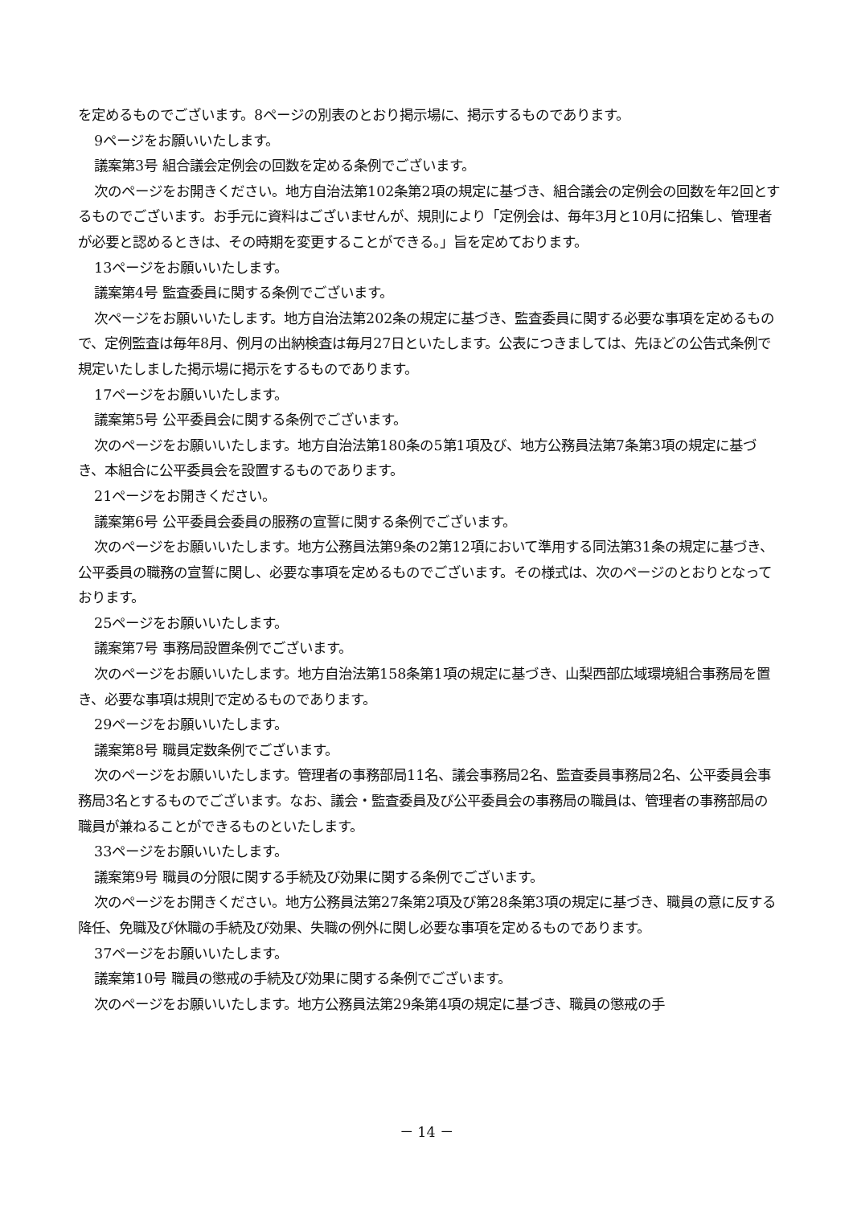を定めるものでございます。8ページの別表のとおり掲示場に、掲示するものであります。
9ページをお願いいたします。
議案第3号 組合議会定例会の回数を定める条例でございます。
次のページをお開きください。地方自治法第102条第2項の規定に基づき、組合議会の定例会の回数を年2回とするものでございます。お手元に資料はございませんが、規則により「定例会は、毎年3月と10月に招集し、管理者が必要と認めるときは、その時期を変更することができる。」旨を定めております。
13ページをお願いいたします。
議案第4号 監査委員に関する条例でございます。
次ページをお願いいたします。地方自治法第202条の規定に基づき、監査委員に関する必要な事項を定めるもので、定例監査は毎年8月、例月の出納検査は毎月27日といたします。公表につきましては、先ほどの公告式条例で規定いたしました掲示場に掲示をするものであります。
17ページをお願いいたします。
議案第5号 公平委員会に関する条例でございます。
次のページをお願いいたします。地方自治法第180条の5第1項及び、地方公務員法第7条第3項の規定に基づき、本組合に公平委員会を設置するものであります。
21ページをお開きください。
議案第6号 公平委員会委員の服務の宣誓に関する条例でございます。
次のページをお願いいたします。地方公務員法第9条の2第12項において準用する同法第31条の規定に基づき、公平委員の職務の宣誓に関し、必要な事項を定めるものでございます。その様式は、次のページのとおりとなっております。
25ページをお願いいたします。
議案第7号 事務局設置条例でございます。
次のページをお願いいたします。地方自治法第158条第1項の規定に基づき、山梨西部広域環境組合事務局を置き、必要な事項は規則で定めるものであります。
29ページをお願いいたします。
議案第8号 職員定数条例でございます。
次のページをお願いいたします。管理者の事務部局11名、議会事務局2名、監査委員事務局2名、公平委員会事務局3名とするものでございます。なお、議会・監査委員及び公平委員会の事務局の職員は、管理者の事務部局の職員が兼ねることができるものといたします。
33ページをお願いいたします。
議案第9号 職員の分限に関する手続及び効果に関する条例でございます。
次のページをお開きください。地方公務員法第27条第2項及び第28条第3項の規定に基づき、職員の意に反する降任、免職及び休職の手続及び効果、失職の例外に関し必要な事項を定めるものであります。
37ページをお願いいたします。
議案第10号 職員の懲戒の手続及び効果に関する条例でございます。
次のページをお願いいたします。地方公務員法第29条第4項の規定に基づき、職員の懲戒の手
－ 14 －